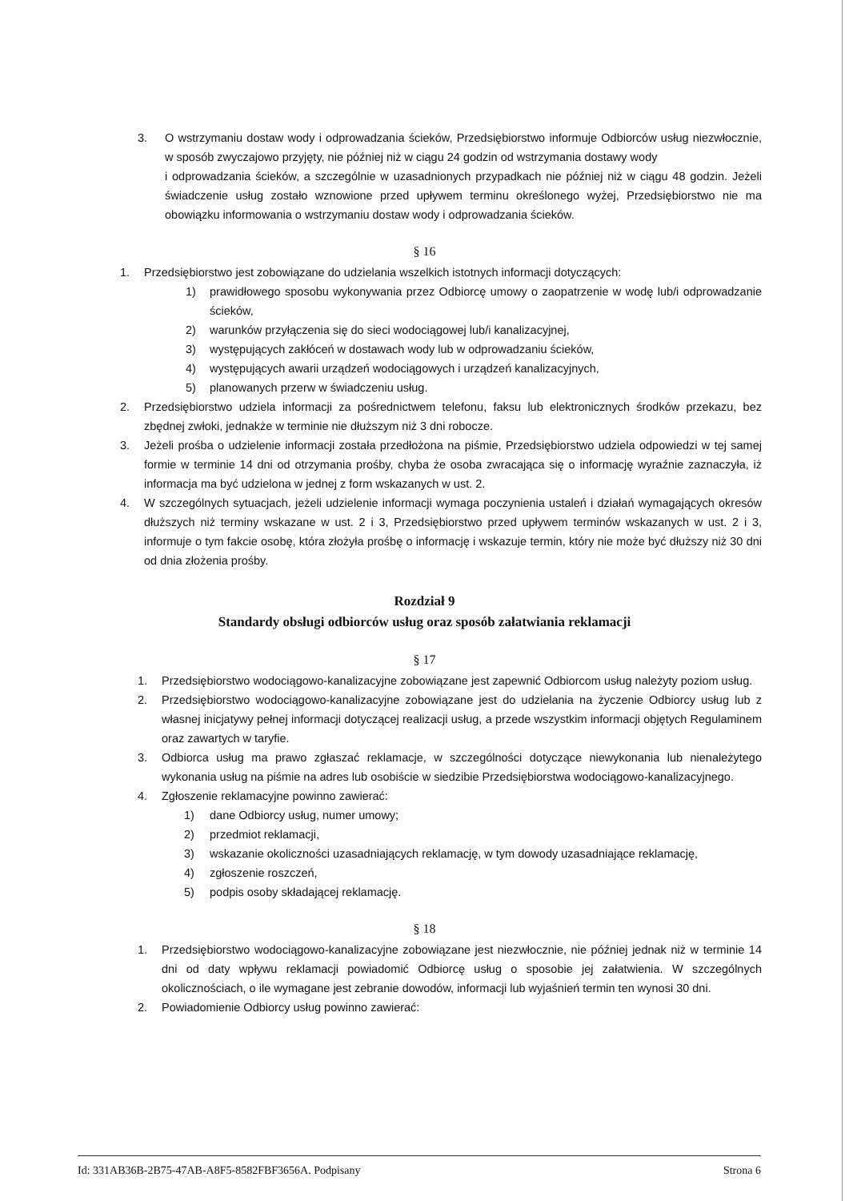3. O wstrzymaniu dostaw wody i odprowadzania ścieków, Przedsiębiorstwo informuje Odbiorców usług niezwłocznie, w sposób zwyczajowo przyjęty, nie później niż w ciągu 24 godzin od wstrzymania dostawy wody
i odprowadzania ścieków, a szczególnie w uzasadnionych przypadkach nie później niż w ciągu 48 godzin. Jeżeli świadczenie usług zostało wznowione przed upływem terminu określonego wyżej, Przedsiębiorstwo nie ma obowiązku informowania o wstrzymaniu dostaw wody i odprowadzania ścieków.
§ 16
1. Przedsiębiorstwo jest zobowiązane do udzielania wszelkich istotnych informacji dotyczących:
1) prawidłowego sposobu wykonywania przez Odbiorcę umowy o zaopatrzenie w wodę lub/i odprowadzanie ścieków,
2) warunków przyłączenia się do sieci wodociągowej lub/i kanalizacyjnej,
3) występujących zakłóceń w dostawach wody lub w odprowadzaniu ścieków,
4) występujących awarii urządzeń wodociągowych i urządzeń kanalizacyjnych,
5) planowanych przerw w świadczeniu usług.
2. Przedsiębiorstwo udziela informacji za pośrednictwem telefonu, faksu lub elektronicznych środków przekazu, bez zbędnej zwłoki, jednakże w terminie nie dłuższym niż 3 dni robocze.
3. Jeżeli prośba o udzielenie informacji została przedłożona na piśmie, Przedsiębiorstwo udziela odpowiedzi w tej samej formie w terminie 14 dni od otrzymania prośby, chyba że osoba zwracająca się o informację wyraźnie zaznaczyła, iż informacja ma być udzielona w jednej z form wskazanych w ust. 2.
4. W szczególnych sytuacjach, jeżeli udzielenie informacji wymaga poczynienia ustaleń i działań wymagających okresów dłuższych niż terminy wskazane w ust. 2 i 3, Przedsiębiorstwo przed upływem terminów wskazanych w ust. 2 i 3, informuje o tym fakcie osobę, która złożyła prośbę o informację i wskazuje termin, który nie może być dłuższy niż 30 dni od dnia złożenia prośby.
Rozdział 9
Standardy obsługi odbiorców usług oraz sposób załatwiania reklamacji
§ 17
1. Przedsiębiorstwo wodociągowo-kanalizacyjne zobowiązane jest zapewnić Odbiorcom usług należyty poziom usług.
2. Przedsiębiorstwo wodociągowo-kanalizacyjne zobowiązane jest do udzielania na życzenie Odbiorcy usług lub z własnej inicjatywy pełnej informacji dotyczącej realizacji usług, a przede wszystkim informacji objętych Regulaminem oraz zawartych w taryfie.
3. Odbiorca usług ma prawo zgłaszać reklamacje, w szczególności dotyczące niewykonania lub nienależytego wykonania usług na piśmie na adres lub osobiście w siedzibie Przedsiębiorstwa wodociągowo-kanalizacyjnego.
4. Zgłoszenie reklamacyjne powinno zawierać:
1) dane Odbiorcy usług, numer umowy;
2) przedmiot reklamacji,
3) wskazanie okoliczności uzasadniających reklamację, w tym dowody uzasadniające reklamację,
4) zgłoszenie roszczeń,
5) podpis osoby składającej reklamację.
§ 18
1. Przedsiębiorstwo wodociągowo-kanalizacyjne zobowiązane jest niezwłocznie, nie później jednak niż w terminie 14 dni od daty wpływu reklamacji powiadomić Odbiorcę usług o sposobie jej załatwienia. W szczególnych okolicznościach, o ile wymagane jest zebranie dowodów, informacji lub wyjaśnień termin ten wynosi 30 dni.
2. Powiadomienie Odbiorcy usług powinno zawierać:
Id: 331AB36B-2B75-47AB-A8F5-8582FBF3656A. Podpisany Strona 6